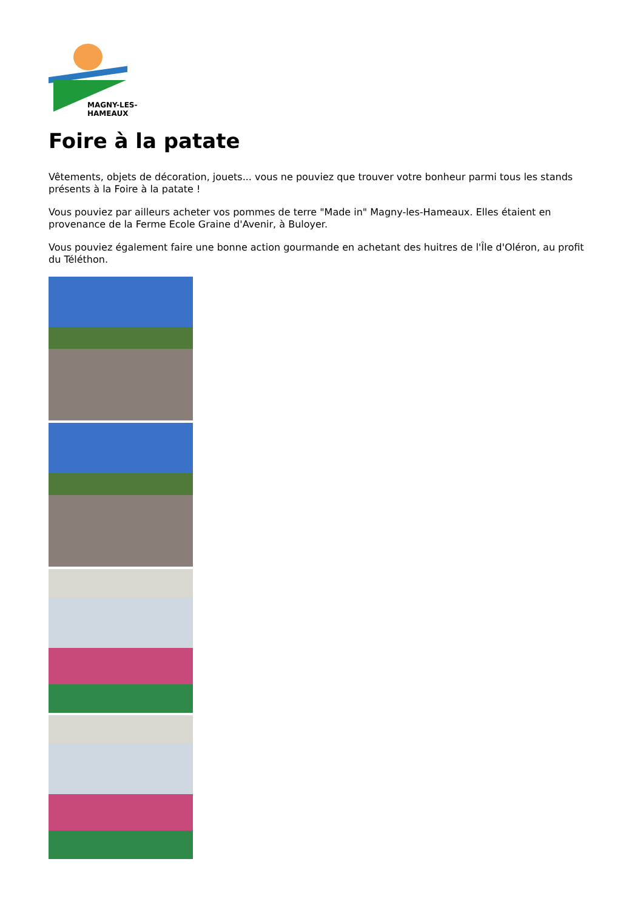MAGNY-LES-HAMEAUX
Foire à la patate
Vêtements, objets de décoration, jouets... vous ne pouviez que trouver votre bonheur parmi tous les stands présents à la Foire à la patate !
Vous pouviez par ailleurs acheter vos pommes de terre "Made in" Magny-les-Hameaux. Elles étaient en provenance de la Ferme Ecole Graine d'Avenir, à Buloyer.
Vous pouviez également faire une bonne action gourmande en achetant des huitres de l'Île d'Oléron, au profit du Téléthon.